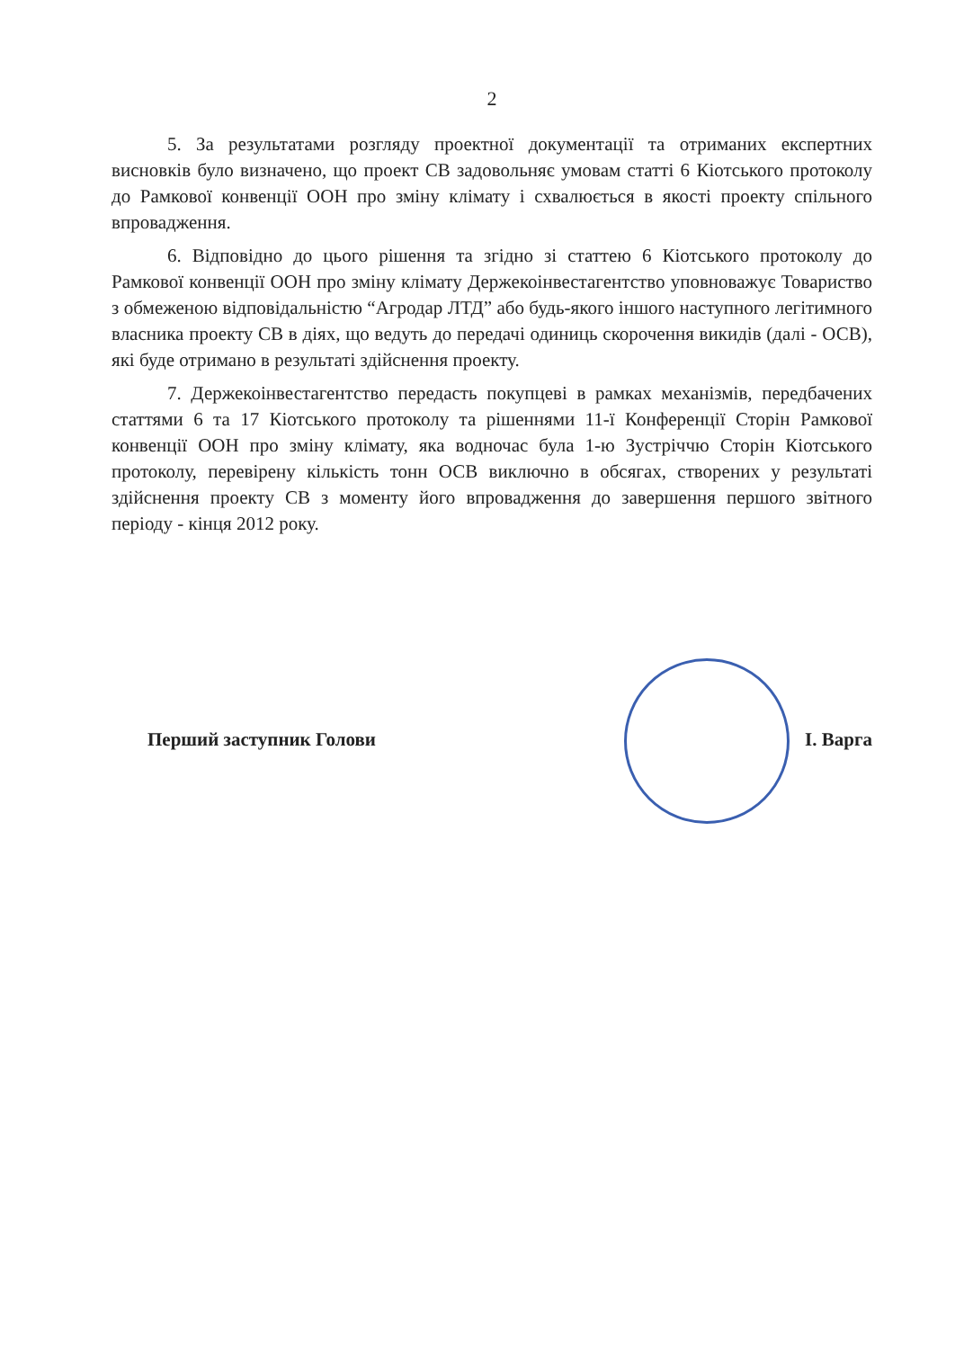2
5. За результатами розгляду проектної документації та отриманих експертних висновків було визначено, що проект СВ задовольняє умовам статті 6 Кіотського протоколу до Рамкової конвенції ООН про зміну клімату і схвалюється в якості проекту спільного впровадження.
6. Відповідно до цього рішення та згідно зі статтею 6 Кіотського протоколу до Рамкової конвенції ООН про зміну клімату Держекоінвестагентство уповноважує Товариство з обмеженою відповідальністю “Агродар ЛТД” або будь-якого іншого наступного легітимного власника проекту СВ в діях, що ведуть до передачі одиниць скорочення викидів (далі - ОСВ), які буде отримано в результаті здійснення проекту.
7. Держекоінвестагентство передасть покупцеві в рамках механізмів, передбачених статтями 6 та 17 Кіотського протоколу та рішеннями 11-ї Конференції Сторін Рамкової конвенції ООН про зміну клімату, яка водночас була 1-ю Зустріччю Сторін Кіотського протоколу, перевірену кількість тонн ОСВ виключно в обсягах, створених у результаті здійснення проекту СВ з моменту його впровадження до завершення першого звітного періоду - кінця 2012 року.
Перший заступник Голови І. Варга